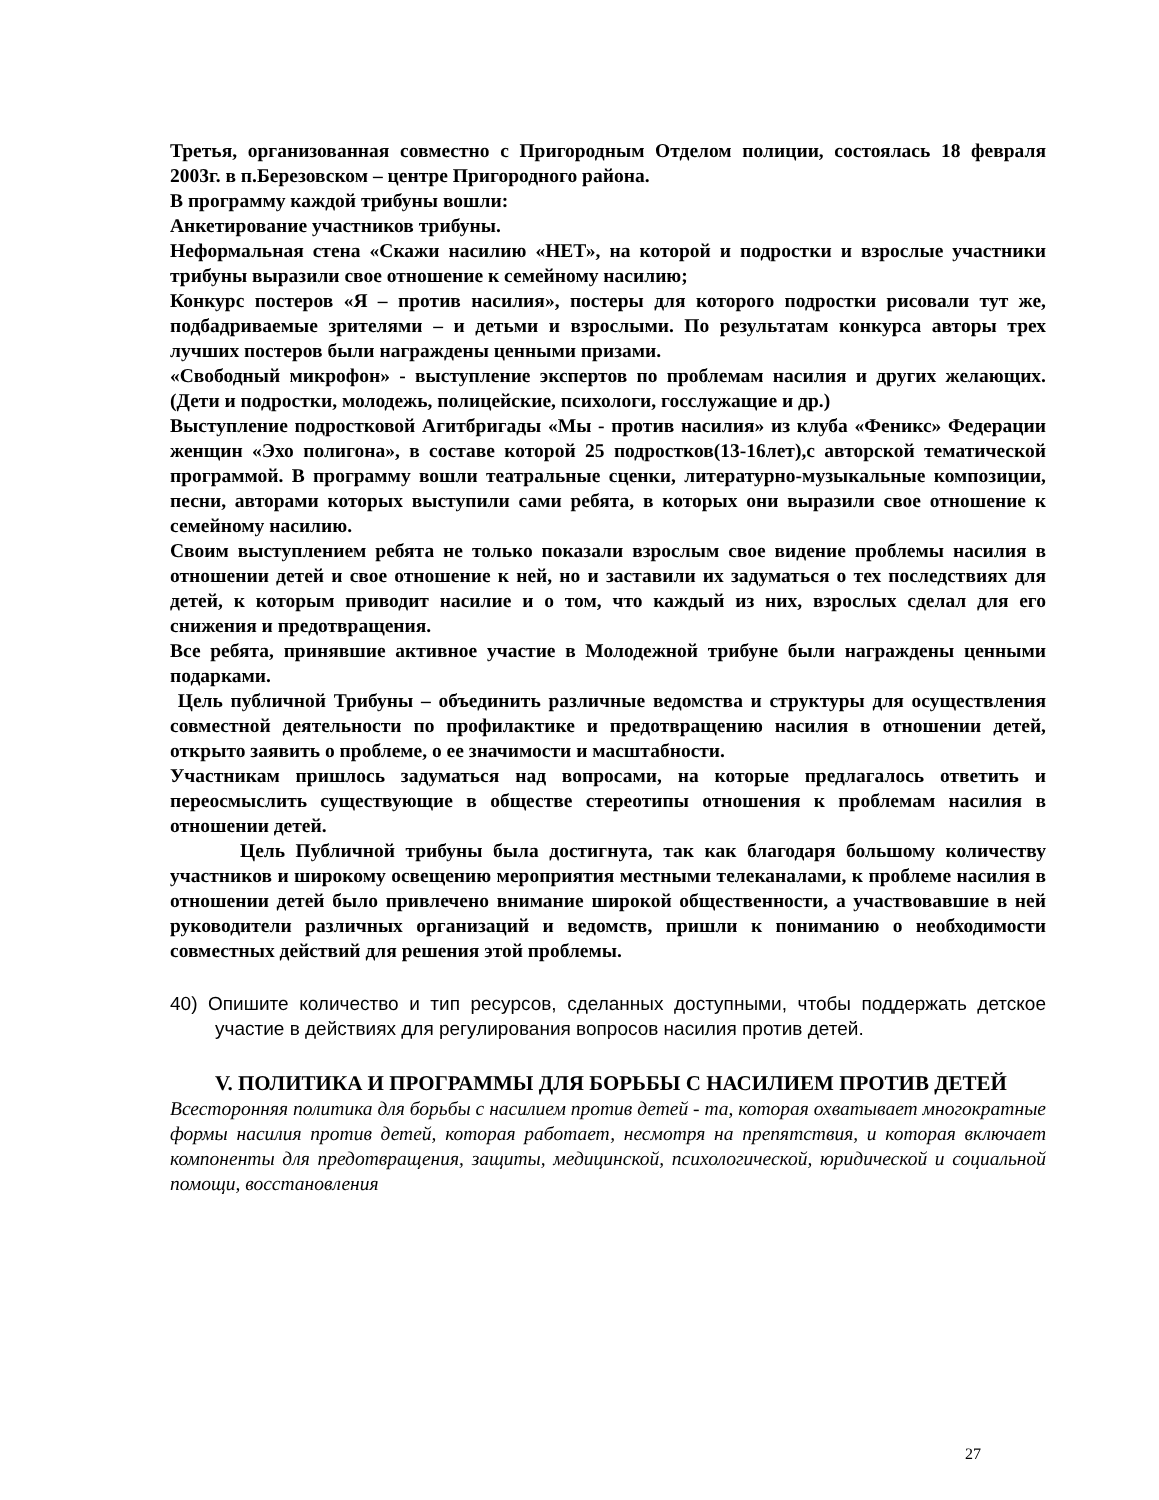Третья, организованная совместно с Пригородным Отделом полиции, состоялась 18 февраля 2003г. в п.Березовском – центре Пригородного района.
В программу каждой трибуны вошли:
Анкетирование участников трибуны.
Неформальная стена «Скажи насилию «НЕТ», на которой и подростки и взрослые участники трибуны выразили свое отношение к семейному насилию;
Конкурс постеров «Я – против насилия», постеры для которого подростки рисовали тут же, подбадриваемые зрителями – и детьми и взрослыми. По результатам конкурса авторы трех лучших постеров были награждены ценными призами.
«Свободный микрофон» - выступление экспертов по проблемам насилия и других желающих. (Дети и подростки, молодежь, полицейские, психологи, госслужащие и др.)
Выступление подростковой Агитбригады «Мы - против насилия» из клуба «Феникс» Федерации женщин «Эхо полигона», в составе которой 25 подростков(13-16лет),с авторской тематической программой. В программу вошли театральные сценки, литературно-музыкальные композиции, песни, авторами которых выступили сами ребята, в которых они выразили свое отношение к семейному насилию.
Своим выступлением ребята не только показали взрослым свое видение проблемы насилия в отношении детей и свое отношение к ней, но и заставили их задуматься о тех последствиях для детей, к которым приводит насилие и о том, что каждый из них, взрослых сделал для его снижения и предотвращения.
Все ребята, принявшие активное участие в Молодежной трибуне были награждены ценными подарками.
Цель публичной Трибуны – объединить различные ведомства и структуры для осуществления совместной деятельности по профилактике и предотвращению насилия в отношении детей, открыто заявить о проблеме, о ее значимости и масштабности.
Участникам пришлось задуматься над вопросами, на которые предлагалось ответить и переосмыслить существующие в обществе стереотипы отношения к проблемам насилия в отношении детей.
Цель Публичной трибуны была достигнута, так как благодаря большому количеству участников и широкому освещению мероприятия местными телеканалами, к проблеме насилия в отношении детей было привлечено внимание широкой общественности, а участвовавшие в ней руководители различных организаций и ведомств, пришли к пониманию о необходимости совместных действий для решения этой проблемы.
40) Опишите количество и тип ресурсов, сделанных доступными, чтобы поддержать детское участие в действиях для регулирования вопросов насилия против детей.
V. ПОЛИТИКА И ПРОГРАММЫ ДЛЯ БОРЬБЫ С НАСИЛИЕМ ПРОТИВ ДЕТЕЙ
Всесторонняя политика для борьбы с насилием против детей - та, которая охватывает многократные формы насилия против детей, которая работает, несмотря на препятствия, и которая включает компоненты для предотвращения, защиты, медицинской, психологической, юридической и социальной помощи, восстановления
27